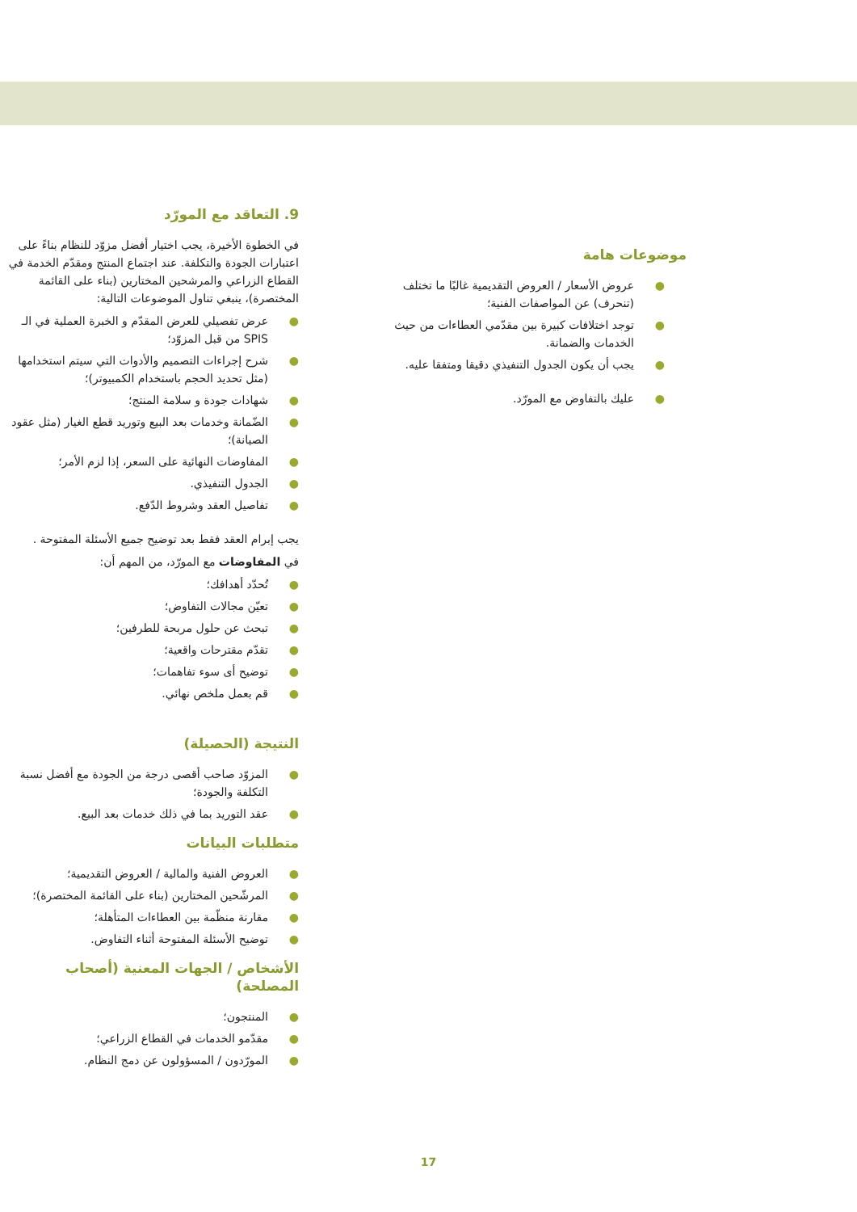9. التعاقد مع المورّد
في الخطوة الأخيرة، يجب اختيار أفضل مزوّد للنظام بناءً على اعتبارات الجودة والتكلفة. عند اجتماع المنتج ومقدّم الخدمة في القطاع الزراعي والمرشحين المختارين (بناء على القائمة المختصرة)، ينبغي تناول الموضوعات التالية:
● عرض تفصيلي للعرض المقدّم و الخبرة العملية في الـ SPIS من قبل المزوّد؛
● شرح إجراءات التصميم والأدوات التي سيتم استخدامها (مثل تحديد الحجم باستخدام الكمبيوتر)؛
● شهادات جودة و سلامة المنتج؛
● الضّمانة وخدمات بعد البيع وتوريد قطع الغيار (مثل عقود الصيانة)؛
● المفاوضات النهائية على السعر، إذا لزم الأمر؛
● الجدول التنفيذي.
● تفاصيل العقد وشروط الدّفع.
يجب إبرام العقد فقط بعد توضيح جميع الأسئلة المفتوحة .
في المفاوضات مع المورّد، من المهم أن:
● تُحدّد أهدافك؛
● تعيّن مجالات التفاوض؛
● تبحث عن حلول مربحة للطرفين؛
● تقدّم مقترحات واقعية؛
● توضيح أى سوء تفاهمات؛
● قم بعمل ملخص نهائي.
النتيجة (الحصيلة)
● المزوّد صاحب أقصى درجة من الجودة مع أفضل نسبة التكلفة والجودة؛
● عقد التوريد بما في ذلك خدمات بعد البيع.
متطلبات البيانات
● العروض الفنية والمالية / العروض التقديمية؛
● المرشّحين المختارين (بناء على القائمة المختصرة)؛
● مقارنة منظّمة بين العطاءات المتأهلة؛
● توضيح الأسئلة المفتوحة أثناء التفاوض.
الأشخاص / الجهات المعنية (أصحاب المصلحة)
● المنتجون؛
● مقدّمو الخدمات في القطاع الزراعي؛
● المورّدون / المسؤولون عن دمج النظام.
موضوعات هامة
● عروض الأسعار / العروض التقديمية غالبًا ما تختلف (تنحرف) عن المواصفات الفنية؛
● توجد اختلافات كبيرة بين مقدّمي العطاءات من حيث الخدمات والضمانة.
● يجب أن يكون الجدول التنفيذي دقيقا ومتفقا عليه.
● عليك بالتفاوض مع المورّد.
17